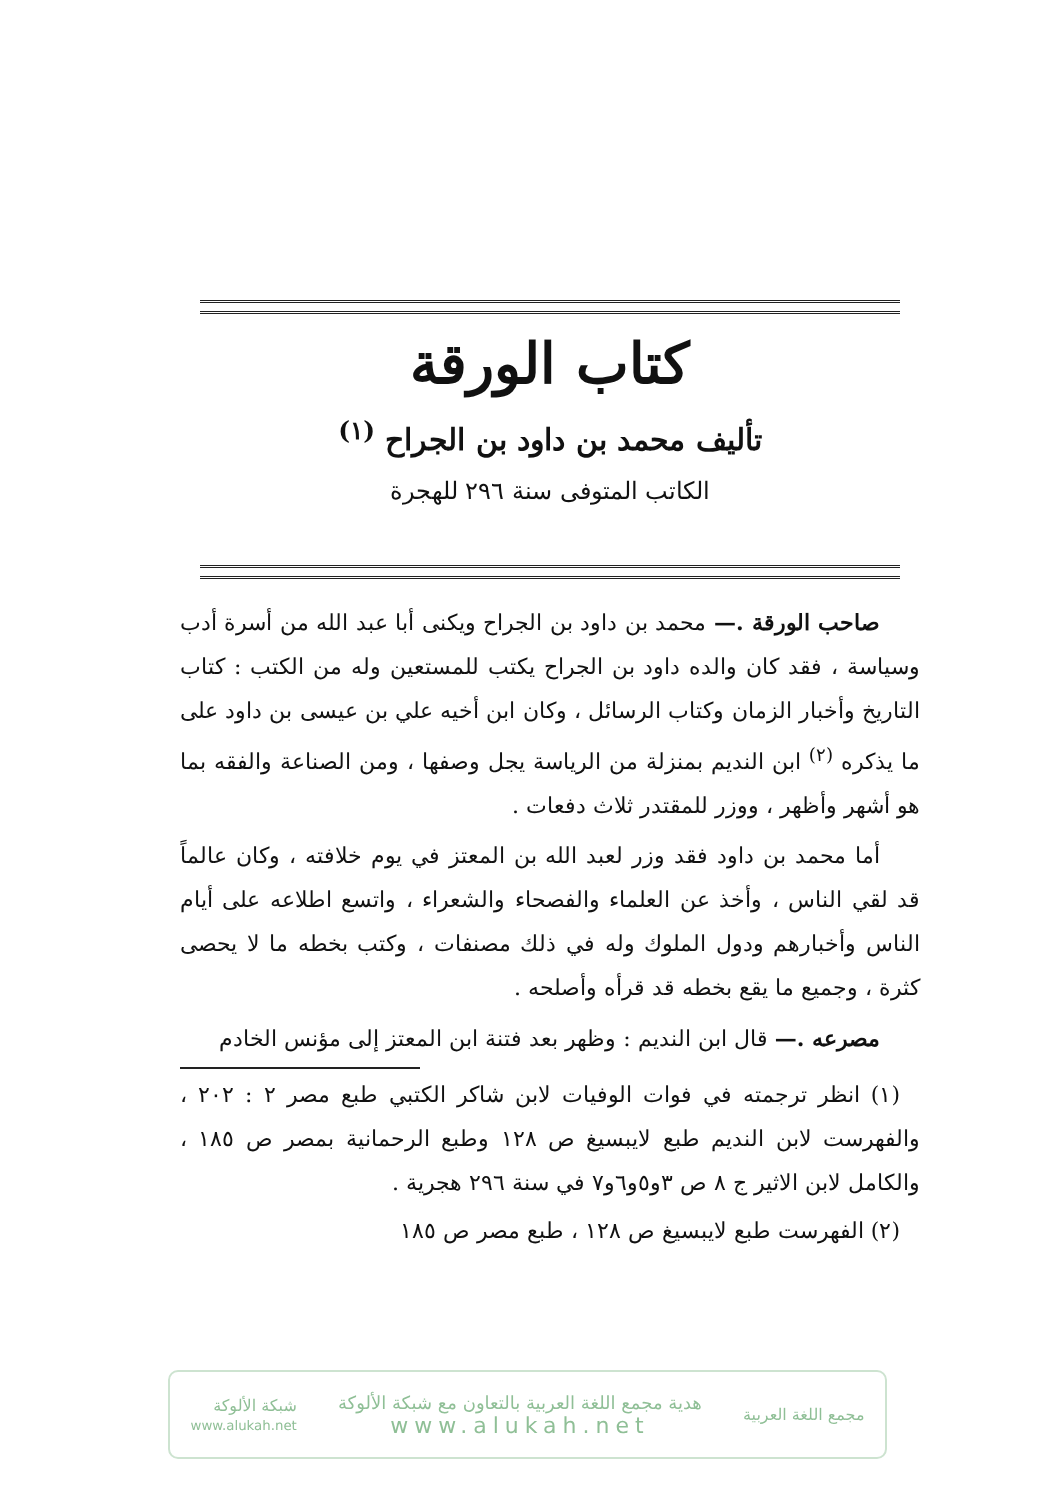كتاب الورقة
تأليف محمد بن داود بن الجراح <sup>(١)</sup>
الكاتب المتوفى سنة ٢٩٦ للهجرة
صاحب الورقة .— محمد بن داود بن الجراح ويكنى أبا عبد الله من أسرة أدب وسياسة ، فقد كان والده داود بن الجراح يكتب للمستعين وله من الكتب : كتاب التاريخ وأخبار الزمان وكتاب الرسائل ، وكان ابن أخيه علي بن عيسى بن داود على ما يذكره <sup>(٢)</sup> ابن النديم بمنزلة من الرياسة يجل وصفها ، ومن الصناعة والفقه بما هو أشهر وأظهر ، ووزر للمقتدر ثلاث دفعات .
أما محمد بن داود فقد وزر لعبد الله بن المعتز في يوم خلافته ، وكان عالماً قد لقي الناس ، وأخذ عن العلماء والفصحاء والشعراء ، واتسع اطلاعه على أيام الناس وأخبارهم ودول الملوك وله في ذلك مصنفات ، وكتب بخطه ما لا يحصى كثرة ، وجميع ما يقع بخطه قد قرأه وأصلحه .
مصرعه .— قال ابن النديم : وظهر بعد فتنة ابن المعتز إلى مؤنس الخادم
(١) انظر ترجمته في فوات الوفيات لابن شاكر الكتبي طبع مصر ٢ : ٢٠٢ ، والفهرست لابن النديم طبع لايبسيغ ص ١٢٨ وطبع الرحمانية بمصر ص ١٨٥ ، والكامل لابن الاثير ج ٨ ص ٣و٥و٦و٧ في سنة ٢٩٦ هجرية .
(٢) الفهرست طبع لايبسيغ ص ١٢٨ ، طبع مصر ص ١٨٥
مجمع اللغة العربية
هدية مجمع اللغة العربية بالتعاون مع شبكة الألوكة
www.alukah.net
شبكة الألوكة
www.alukah.net